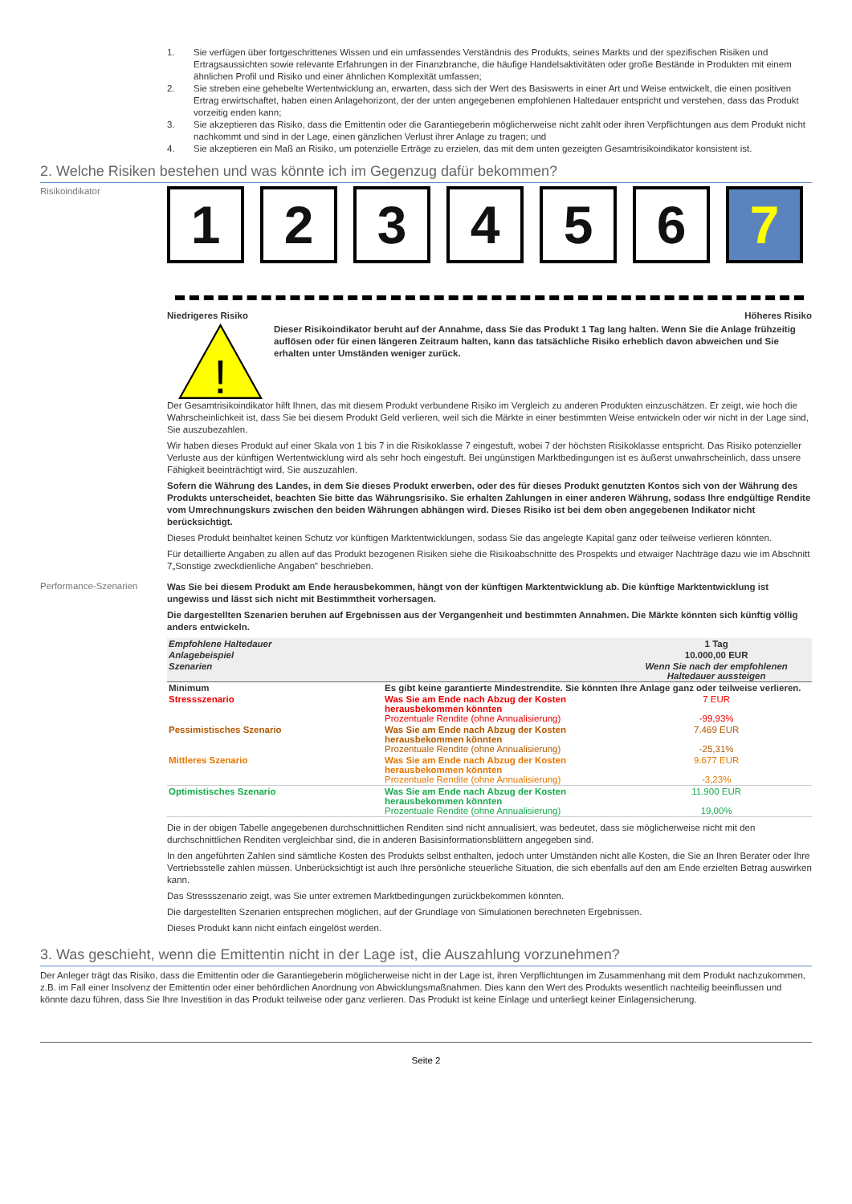1. Sie verfügen über fortgeschrittenes Wissen und ein umfassendes Verständnis des Produkts, seines Markts und der spezifischen Risiken und Ertragsaussichten sowie relevante Erfahrungen in der Finanzbranche, die häufige Handelsaktivitäten oder große Bestände in Produkten mit einem ähnlichen Profil und Risiko und einer ähnlichen Komplexität umfassen;
2. Sie streben eine gehebelte Wertentwicklung an, erwarten, dass sich der Wert des Basiswerts in einer Art und Weise entwickelt, die einen positiven Ertrag erwirtschaftet, haben einen Anlagehorizont, der der unten angegebenen empfohlenen Haltedauer entspricht und verstehen, dass das Produkt vorzeitig enden kann;
3. Sie akzeptieren das Risiko, dass die Emittentin oder die Garantiegeberin möglicherweise nicht zahlt oder ihren Verpflichtungen aus dem Produkt nicht nachkommt und sind in der Lage, einen gänzlichen Verlust ihrer Anlage zu tragen; und
4. Sie akzeptieren ein Maß an Risiko, um potenzielle Erträge zu erzielen, das mit dem unten gezeigten Gesamtrisikoindikator konsistent ist.
2. Welche Risiken bestehen und was könnte ich im Gegenzug dafür bekommen?
Risikoindikator
1 2 3 4 5 6 7
Niedrigeres Risiko Höheres Risiko
!
Dieser Risikoindikator beruht auf der Annahme, dass Sie das Produkt 1 Tag lang halten. Wenn Sie die Anlage frühzeitig auflösen oder für einen längeren Zeitraum halten, kann das tatsächliche Risiko erheblich davon abweichen und Sie erhalten unter Umständen weniger zurück.
Der Gesamtrisikoindikator hilft Ihnen, das mit diesem Produkt verbundene Risiko im Vergleich zu anderen Produkten einzuschätzen. Er zeigt, wie hoch die Wahrscheinlichkeit ist, dass Sie bei diesem Produkt Geld verlieren, weil sich die Märkte in einer bestimmten Weise entwickeln oder wir nicht in der Lage sind, Sie auszubezahlen.
Wir haben dieses Produkt auf einer Skala von 1 bis 7 in die Risikoklasse 7 eingestuft, wobei 7 der höchsten Risikoklasse entspricht. Das Risiko potenzieller Verluste aus der künftigen Wertentwicklung wird als sehr hoch eingestuft. Bei ungünstigen Marktbedingungen ist es äußerst unwahrscheinlich, dass unsere Fähigkeit beeinträchtigt wird, Sie auszuzahlen.
Sofern die Währung des Landes, in dem Sie dieses Produkt erwerben, oder des für dieses Produkt genutzten Kontos sich von der Währung des Produkts unterscheidet, beachten Sie bitte das Währungsrisiko. Sie erhalten Zahlungen in einer anderen Währung, sodass Ihre endgültige Rendite vom Umrechnungskurs zwischen den beiden Währungen abhängen wird. Dieses Risiko ist bei dem oben angegebenen Indikator nicht berücksichtigt.
Dieses Produkt beinhaltet keinen Schutz vor künftigen Marktentwicklungen, sodass Sie das angelegte Kapital ganz oder teilweise verlieren könnten.
Für detaillierte Angaben zu allen auf das Produkt bezogenen Risiken siehe die Risikoabschnitte des Prospekts und etwaiger Nachträge dazu wie im Abschnitt 7„Sonstige zweckdienliche Angaben” beschrieben.
Performance-Szenarien
Was Sie bei diesem Produkt am Ende herausbekommen, hängt von der künftigen Marktentwicklung ab. Die künftige Marktentwicklung ist ungewiss und lässt sich nicht mit Bestimmtheit vorhersagen.
Die dargestellten Szenarien beruhen auf Ergebnissen aus der Vergangenheit und bestimmten Annahmen. Die Märkte könnten sich künftig völlig anders entwickeln.
| Empfohlene Haltedauer | | 1 Tag |
| Anlagebeispiel | | 10.000,00 EUR |
| Szenarien | | Wenn Sie nach der empfohlenen Haltedauer aussteigen |
| Minimum | Es gibt keine garantierte Mindestrendite. Sie könnten Ihre Anlage ganz oder teilweise verlieren. | |
| Stressszenario | Was Sie am Ende nach Abzug der Kosten herausbekommen könnten Prozentuale Rendite (ohne Annualisierung) | 7 EUR -99,93% |
| Pessimistisches Szenario | Was Sie am Ende nach Abzug der Kosten herausbekommen könnten Prozentuale Rendite (ohne Annualisierung) | 7.469 EUR -25,31% |
| Mittleres Szenario | Was Sie am Ende nach Abzug der Kosten herausbekommen könnten Prozentuale Rendite (ohne Annualisierung) | 9.677 EUR -3,23% |
| Optimistisches Szenario | Was Sie am Ende nach Abzug der Kosten herausbekommen könnten Prozentuale Rendite (ohne Annualisierung) | 11.900 EUR 19,00% |
Die in der obigen Tabelle angegebenen durchschnittlichen Renditen sind nicht annualisiert, was bedeutet, dass sie möglicherweise nicht mit den durchschnittlichen Renditen vergleichbar sind, die in anderen Basisinformationsblättern angegeben sind.
In den angeführten Zahlen sind sämtliche Kosten des Produkts selbst enthalten, jedoch unter Umständen nicht alle Kosten, die Sie an Ihren Berater oder Ihre Vertriebsstelle zahlen müssen. Unberücksichtigt ist auch Ihre persönliche steuerliche Situation, die sich ebenfalls auf den am Ende erzielten Betrag auswirken kann.
Das Stressszenario zeigt, was Sie unter extremen Marktbedingungen zurückbekommen könnten.
Die dargestellten Szenarien entsprechen möglichen, auf der Grundlage von Simulationen berechneten Ergebnissen.
Dieses Produkt kann nicht einfach eingelöst werden.
3. Was geschieht, wenn die Emittentin nicht in der Lage ist, die Auszahlung vorzunehmen?
Der Anleger trägt das Risiko, dass die Emittentin oder die Garantiegeberin möglicherweise nicht in der Lage ist, ihren Verpflichtungen im Zusammenhang mit dem Produkt nachzukommen, z.B. im Fall einer Insolvenz der Emittentin oder einer behördlichen Anordnung von Abwicklungsmaßnahmen. Dies kann den Wert des Produkts wesentlich nachteilig beeinflussen und könnte dazu führen, dass Sie Ihre Investition in das Produkt teilweise oder ganz verlieren. Das Produkt ist keine Einlage und unterliegt keiner Einlagensicherung.
Seite 2